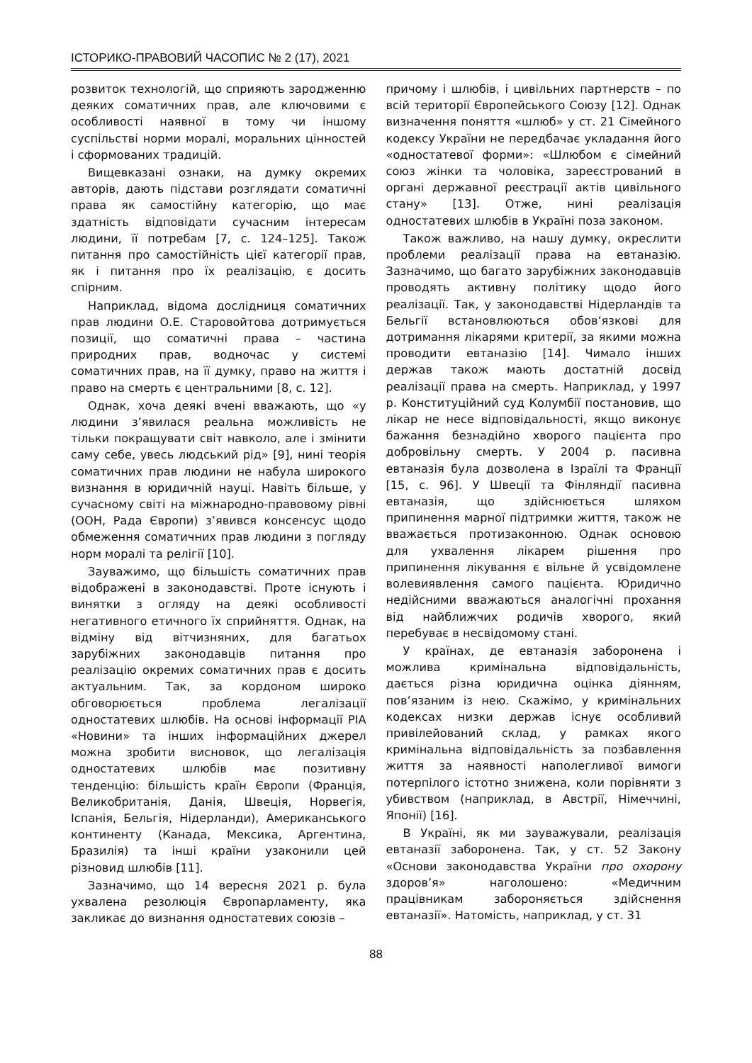ІСТОРИКО-ПРАВОВИЙ ЧАСОПИС № 2 (17), 2021
розвиток технологій, що сприяють зародженню деяких соматичних прав, але ключовими є особливості наявної в тому чи іншому суспільстві норми моралі, моральних цінностей і сформованих традицій.
Вищевказані ознаки, на думку окремих авторів, дають підстави розглядати соматичні права як самостійну категорію, що має здатність відповідати сучасним інтересам людини, її потребам [7, с. 124–125]. Також питання про самостійність цієї категорії прав, як і питання про їх реалізацію, є досить спірним.
Наприклад, відома дослідниця соматичних прав людини О.Е. Старовойтова дотримується позиції, що соматичні права – частина природних прав, водночас у системі соматичних прав, на її думку, право на життя і право на смерть є центральними [8, с. 12].
Однак, хоча деякі вчені вважають, що «у людини з’явилася реальна можливість не тільки покращувати світ навколо, але і змінити саму себе, увесь людський рід» [9], нині теорія соматичних прав людини не набула широкого визнання в юридичній науці. Навіть більше, у сучасному світі на міжнародно-правовому рівні (ООН, Рада Європи) з’явився консенсус щодо обмеження соматичних прав людини з погляду норм моралі та релігії [10].
Зауважимо, що більшість соматичних прав відображені в законодавстві. Проте існують і винятки з огляду на деякі особливості негативного етичного їх сприйняття. Однак, на відміну від вітчизняних, для багатьох зарубіжних законодавців питання про реалізацію окремих соматичних прав є досить актуальним. Так, за кордоном широко обговорюється проблема легалізації одностатевих шлюбів. На основі інформації РІА «Новини» та інших інформаційних джерел можна зробити висновок, що легалізація одностатевих шлюбів має позитивну тенденцію: більшість країн Європи (Франція, Великобританія, Данія, Швеція, Норвегія, Іспанія, Бельгія, Нідерланди), Американського континенту (Канада, Мексика, Аргентина, Бразилія) та інші країни узаконили цей різновид шлюбів [11].
Зазначимо, що 14 вересня 2021 р. була ухвалена резолюція Європарламенту, яка закликає до визнання одностатевих союзів –
причому і шлюбів, і цивільних партнерств – по всій території Європейського Союзу [12]. Однак визначення поняття «шлюб» у ст. 21 Сімейного кодексу України не передбачає укладання його «одностатевої форми»: «Шлюбом є сімейний союз жінки та чоловіка, зареєстрований в органі державної реєстрації актів цивільного стану» [13]. Отже, нині реалізація одностатевих шлюбів в Україні поза законом.
Також важливо, на нашу думку, окреслити проблеми реалізації права на евтаназію. Зазначимо, що багато зарубіжних законодавців проводять активну політику щодо його реалізації. Так, у законодавстві Нідерландів та Бельгії встановлюються обов’язкові для дотримання лікарями критерії, за якими можна проводити евтаназію [14]. Чимало інших держав також мають достатній досвід реалізації права на смерть. Наприклад, у 1997 р. Конституційний суд Колумбії постановив, що лікар не несе відповідальності, якщо виконує бажання безнадійно хворого пацієнта про добровільну смерть. У 2004 р. пасивна евтаназія була дозволена в Ізраїлі та Франції [15, с. 96]. У Швеції та Фінляндії пасивна евтаназія, що здійснюється шляхом припинення марної підтримки життя, також не вважається протизаконною. Однак основою для ухвалення лікарем рішення про припинення лікування є вільне й усвідомлене волевиявлення самого пацієнта. Юридично недійсними вважаються аналогічні прохання від найближчих родичів хворого, який перебуває в несвідомому стані.
У країнах, де евтаназія заборонена і можлива кримінальна відповідальність, дається різна юридична оцінка діянням, пов’язаним із нею. Скажімо, у кримінальних кодексах низки держав існує особливий привілейований склад, у рамках якого кримінальна відповідальність за позбавлення життя за наявності наполегливої вимоги потерпілого істотно знижена, коли порівняти з убивством (наприклад, в Австрії, Німеччині, Японії) [16].
В Україні, як ми зауважували, реалізація евтаназії заборонена. Так, у ст. 52 Закону «Основи законодавства України про охорону здоров’я» наголошено: «Медичним працівникам забороняється здійснення евтаназії». Натомість, наприклад, у ст. 31
88